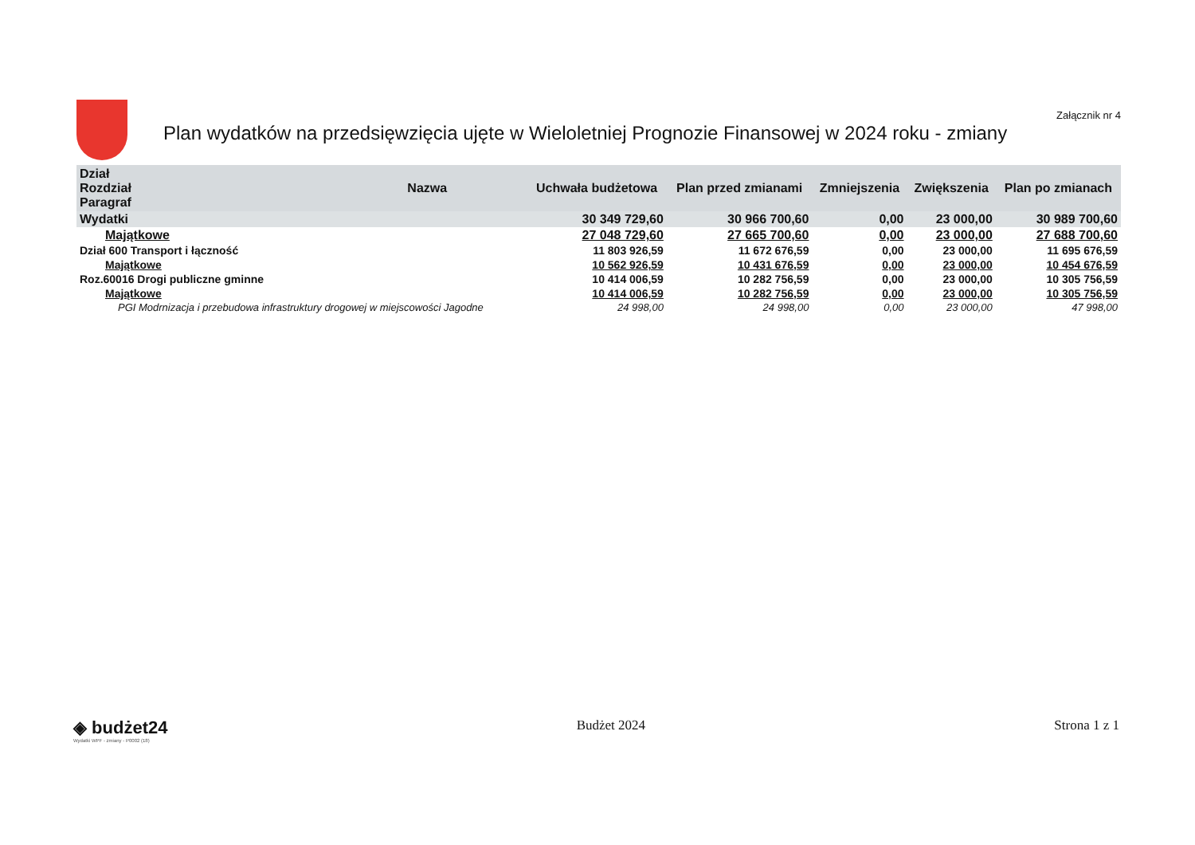Plan wydatków na przedsięwzięcia ujęte w Wieloletniej Prognozie Finansowej w 2024 roku - zmiany
Załącznik nr 4
| Dział Rozdział Paragraf | Nazwa | Uchwała budżetowa | Plan przed zmianami | Zmniejszenia | Zwiększenia | Plan po zmianach |
| --- | --- | --- | --- | --- | --- | --- |
| Wydatki | | 30 349 729,60 | 30 966 700,60 | 0,00 | 23 000,00 | 30 989 700,60 |
| Majątkowe | | 27 048 729,60 | 27 665 700,60 | 0,00 | 23 000,00 | 27 688 700,60 |
| Dział 600 Transport i łączność | | 11 803 926,59 | 11 672 676,59 | 0,00 | 23 000,00 | 11 695 676,59 |
| Majątkowe | | 10 562 926,59 | 10 431 676,59 | 0,00 | 23 000,00 | 10 454 676,59 |
| Roz.60016 Drogi publiczne gminne | | 10 414 006,59 | 10 282 756,59 | 0,00 | 23 000,00 | 10 305 756,59 |
| Majątkowe | | 10 414 006,59 | 10 282 756,59 | 0,00 | 23 000,00 | 10 305 756,59 |
| PGI Modrnizacja i przebudowa infrastruktury drogowej w miejscowości Jagodne | | 24 998,00 | 24 998,00 | 0,00 | 23 000,00 | 47 998,00 |
◈ budżet24
Wydatki WPF - zmiany - P0002 (18)
Budżet 2024 Strona 1 z 1